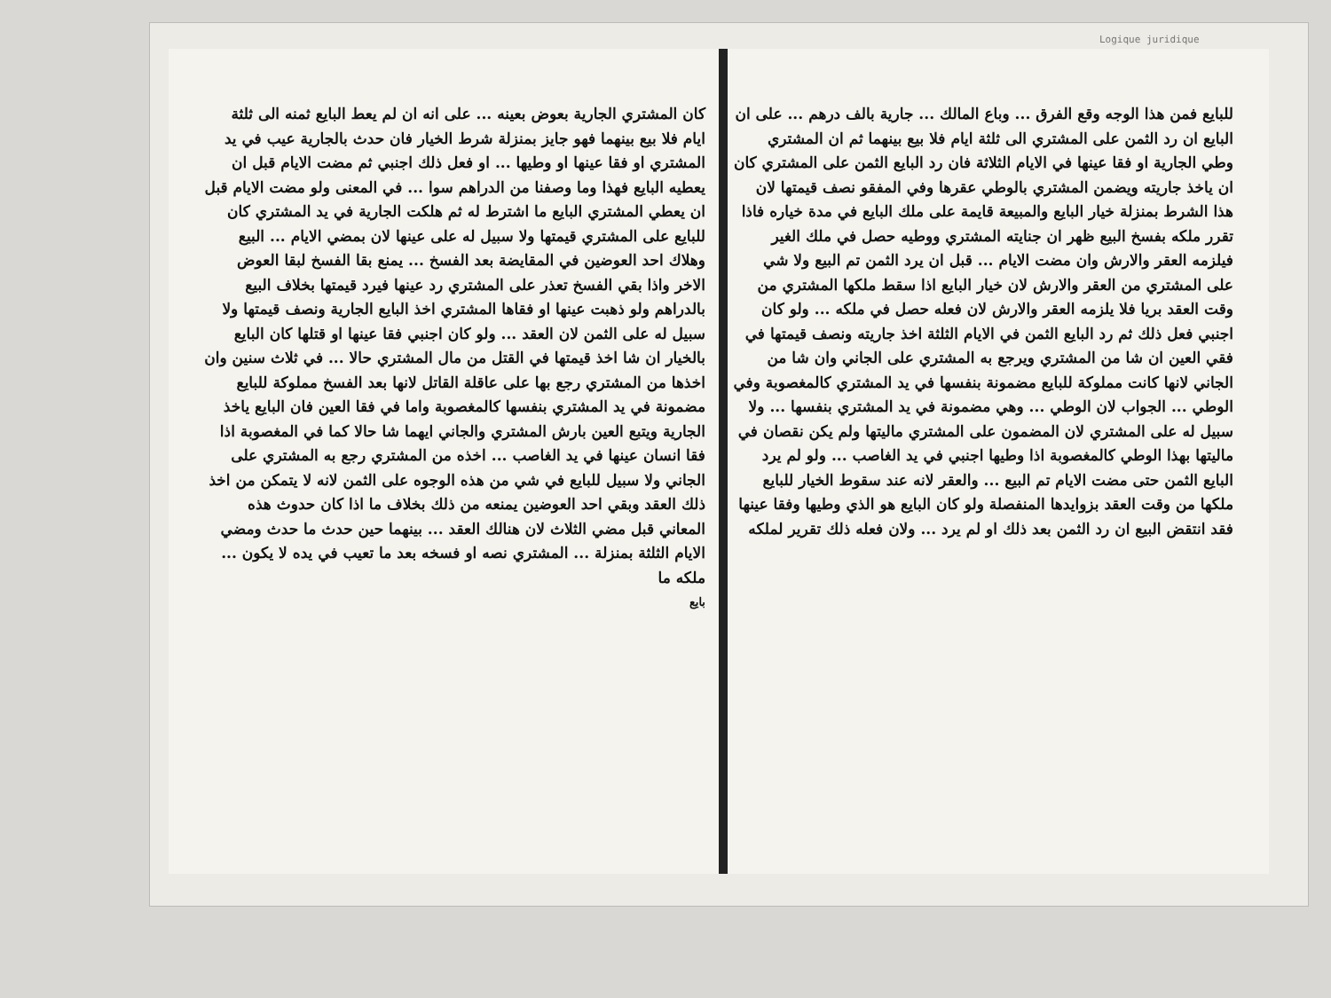Logique juridique
للبايع فمن هذا الوجه وقع الفرق ... وباع المالك ... جارية بالف درهم ... على ان البايع ان رد الثمن على المشتري الى ثلثة ايام فلا بيع بينهما ثم ان المشتري وطي الجارية او فقا عينها في الايام الثلاثة فان رد البايع الثمن على المشتري كان ان ياخذ جاريته ويضمن المشتري بالوطي عقرها وفي المفقو نصف قيمتها لان هذا الشرط بمنزلة خيار البايع والمبيعة قايمة على ملك البايع في مدة خياره فاذا تقرر ملكه بفسخ البيع ظهر ان جنايته المشتري ووطيه حصل في ملك الغير فيلزمه العقر والارش وان مضت الايام ... قبل ان يرد الثمن تم البيع ولا شي على المشتري من العقر والارش لان خيار البايع اذا سقط ملكها المشتري من وقت العقد بريا فلا يلزمه العقر والارش لان فعله حصل في ملكه ... ولو كان اجنبي فعل ذلك ثم رد البايع الثمن في الايام الثلثة اخذ جاريته ونصف قيمتها في فقي العين ان شا من المشتري ويرجع به المشتري على الجاني وان شا من الجاني لانها كانت مملوكة للبايع مضمونة بنفسها في يد المشتري كالمغصوبة وفي الوطي ... الجواب لان الوطي ... وهي مضمونة في يد المشتري بنفسها ... ولا سبيل له على المشتري لان المضمون على المشتري ماليتها ولم يكن نقصان في ماليتها بهذا الوطي كالمغصوبة اذا وطيها اجنبي في يد الغاصب ... ولو لم يرد البايع الثمن حتى مضت الايام تم البيع ... والعقر لانه عند سقوط الخيار للبايع ملكها من وقت العقد بزوايدها المنفصلة ولو كان البايع هو الذي وطيها وفقا عينها فقد انتقض البيع ان رد الثمن بعد ذلك او لم يرد ... ولان فعله ذلك تقرير لملكه
كان المشتري الجارية بعوض بعينه ... على انه ان لم يعط البايع ثمنه الى ثلثة ايام فلا بيع بينهما فهو جايز بمنزلة شرط الخيار فان حدث بالجارية عيب في يد المشتري او فقا عينها او وطيها ... او فعل ذلك اجنبي ثم مضت الايام قبل ان يعطيه البايع فهذا وما وصفنا من الدراهم سوا ... في المعنى ولو مضت الايام قبل ان يعطي المشتري البايع ما اشترط له ثم هلكت الجارية في يد المشتري كان للبايع على المشتري قيمتها ولا سبيل له على عينها لان بمضي الايام ... البيع وهلاك احد العوضين في المقايضة بعد الفسخ ... يمنع بقا الفسخ لبقا العوض الاخر واذا بقي الفسخ تعذر على المشتري رد عينها فيرد قيمتها بخلاف البيع بالدراهم ولو ذهبت عينها او فقاها المشتري اخذ البايع الجارية ونصف قيمتها ولا سبيل له على الثمن لان العقد ... ولو كان اجنبي فقا عينها او قتلها كان البايع بالخيار ان شا اخذ قيمتها في القتل من مال المشتري حالا ... في ثلاث سنين وان اخذها من المشتري رجع بها على عاقلة القاتل لانها بعد الفسخ مملوكة للبايع مضمونة في يد المشتري بنفسها كالمغصوبة واما في فقا العين فان البايع ياخذ الجارية ويتبع العين بارش المشتري والجاني ايهما شا حالا كما في المغصوبة اذا فقا انسان عينها في يد الغاصب ... اخذه من المشتري رجع به المشتري على الجاني ولا سبيل للبايع في شي من هذه الوجوه على الثمن لانه لا يتمكن من اخذ ذلك العقد وبقي احد العوضين يمنعه من ذلك بخلاف ما اذا كان حدوث هذه المعاني قبل مضي الثلاث لان هنالك العقد ... بينهما حين حدث ما حدث ومضي الايام الثلثة بمنزلة ... المشتري نصه او فسخه بعد ما تعيب في يده لا يكون ... ملكه ما
بايع